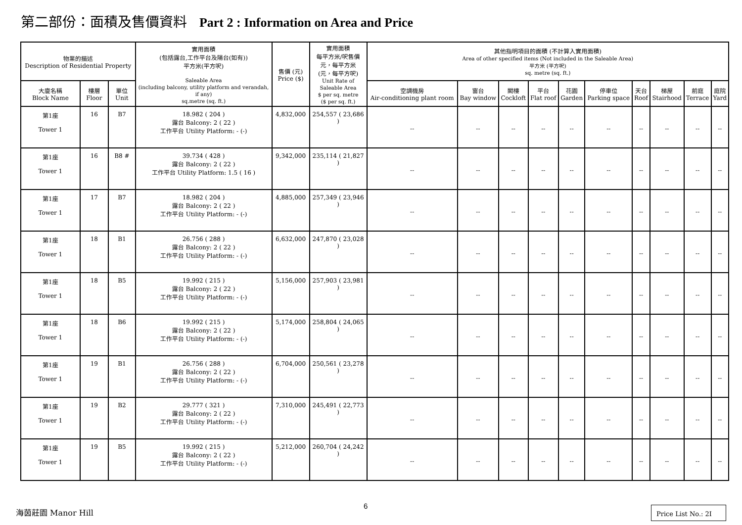第二部份：面積及售價資料 Part 2 : Information on Area and Price
| 物業的描述 Description of Residential Property | | | 實用面積 (包括露台,工作平台及陽台(如有)) 平方米(平方呎) Saleable Area (including balcony, utility platform and verandah, if any) sq.metre (sq. ft.) | 售價 (元) Price ($) | 實用面積 每平方米/呎售價 元，每平方米 (元，每平方呎) Unit Rate of Saleable Area $ per sq. metre ($ per sq. ft.) | 其他指明項目的面積 (不計算入實用面積) Area of other specified items (Not included in the Saleable Area) 平方米 (平方呎) sq. metre (sq. ft.) | | | | | | | | | |
| --- | --- | --- | --- | --- | --- | --- | --- | --- | --- | --- | --- | --- | --- | --- | --- |
| 大廈名稱 Block Name | 樓層 Floor | 單位 Unit | | | | 空調機房 Air-conditioning plant room | 窗台 Bay window | 閣樓 Cockloft | 平台 Flat roof | 花園 Garden | 停車位 Parking space | 天台 Roof | 梯屋 Stairhood | 前庭 Terrace | 庭院 Yard |
| 第1座 Tower 1 | 16 | B7 | 18.982 ( 204 ) 露台 Balcony: 2 ( 22 ) 工作平台 Utility Platform: - (-) | 4,832,000 | 254,557 ( 23,686 ) | -- | -- | -- | -- | -- | -- | -- | -- | -- | -- |
| 第1座 Tower 1 | 16 | B8 # | 39.734 ( 428 ) 露台 Balcony: 2 ( 22 ) 工作平台 Utility Platform: 1.5 ( 16 ) | 9,342,000 | 235,114 ( 21,827 ) | -- | -- | -- | -- | -- | -- | -- | -- | -- | -- |
| 第1座 Tower 1 | 17 | B7 | 18.982 ( 204 ) 露台 Balcony: 2 ( 22 ) 工作平台 Utility Platform: - (-) | 4,885,000 | 257,349 ( 23,946 ) | -- | -- | -- | -- | -- | -- | -- | -- | -- | -- |
| 第1座 Tower 1 | 18 | B1 | 26.756 ( 288 ) 露台 Balcony: 2 ( 22 ) 工作平台 Utility Platform: - (-) | 6,632,000 | 247,870 ( 23,028 ) | -- | -- | -- | -- | -- | -- | -- | -- | -- | -- |
| 第1座 Tower 1 | 18 | B5 | 19.992 ( 215 ) 露台 Balcony: 2 ( 22 ) 工作平台 Utility Platform: - (-) | 5,156,000 | 257,903 ( 23,981 ) | -- | -- | -- | -- | -- | -- | -- | -- | -- | -- |
| 第1座 Tower 1 | 18 | B6 | 19.992 ( 215 ) 露台 Balcony: 2 ( 22 ) 工作平台 Utility Platform: - (-) | 5,174,000 | 258,804 ( 24,065 ) | -- | -- | -- | -- | -- | -- | -- | -- | -- | -- |
| 第1座 Tower 1 | 19 | B1 | 26.756 ( 288 ) 露台 Balcony: 2 ( 22 ) 工作平台 Utility Platform: - (-) | 6,704,000 | 250,561 ( 23,278 ) | -- | -- | -- | -- | -- | -- | -- | -- | -- | -- |
| 第1座 Tower 1 | 19 | B2 | 29.777 ( 321 ) 露台 Balcony: 2 ( 22 ) 工作平台 Utility Platform: - (-) | 7,310,000 | 245,491 ( 22,773 ) | -- | -- | -- | -- | -- | -- | -- | -- | -- | -- |
| 第1座 Tower 1 | 19 | B5 | 19.992 ( 215 ) 露台 Balcony: 2 ( 22 ) 工作平台 Utility Platform: - (-) | 5,212,000 | 260,704 ( 24,242 ) | -- | -- | -- | -- | -- | -- | -- | -- | -- | -- |
海茵莊園 Manor Hill
6
Price List No.: 2I